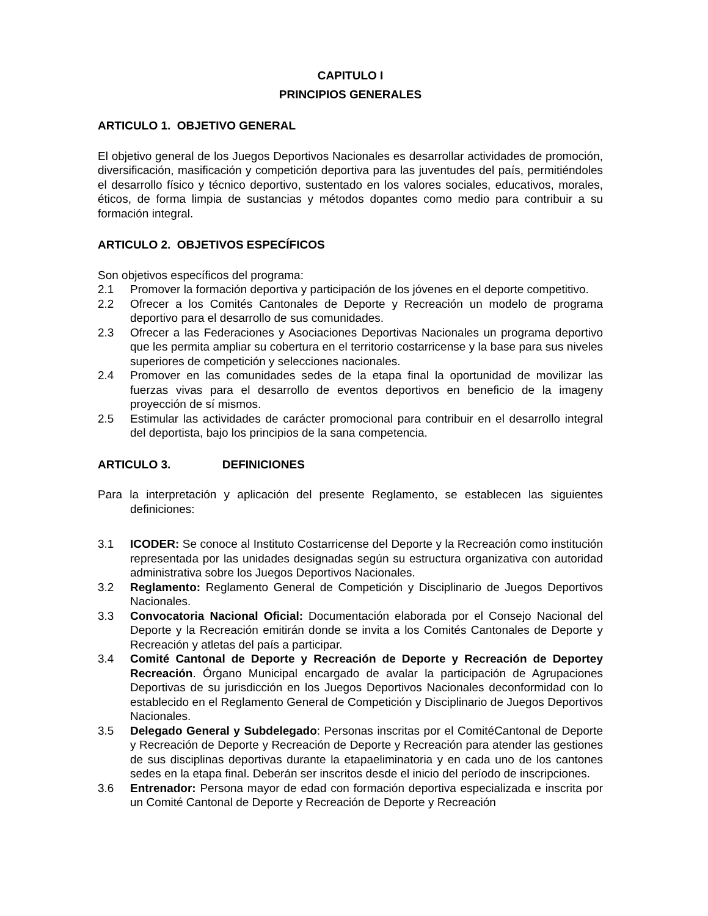CAPITULO I
PRINCIPIOS GENERALES
ARTICULO 1. OBJETIVO GENERAL
El objetivo general de los Juegos Deportivos Nacionales es desarrollar actividades de promoción, diversificación, masificación y competición deportiva para las juventudes del país, permitiéndoles el desarrollo físico y técnico deportivo, sustentado en los valores sociales, educativos, morales, éticos, de forma limpia de sustancias y métodos dopantes como medio para contribuir a su formación integral.
ARTICULO 2. OBJETIVOS ESPECÍFICOS
Son objetivos específicos del programa:
2.1 Promover la formación deportiva y participación de los jóvenes en el deporte competitivo.
2.2 Ofrecer a los Comités Cantonales de Deporte y Recreación un modelo de programa deportivo para el desarrollo de sus comunidades.
2.3 Ofrecer a las Federaciones y Asociaciones Deportivas Nacionales un programa deportivo que les permita ampliar su cobertura en el territorio costarricense y la base para sus niveles superiores de competición y selecciones nacionales.
2.4 Promover en las comunidades sedes de la etapa final la oportunidad de movilizar las fuerzas vivas para el desarrollo de eventos deportivos en beneficio de la imageny proyección de sí mismos.
2.5 Estimular las actividades de carácter promocional para contribuir en el desarrollo integral del deportista, bajo los principios de la sana competencia.
ARTICULO 3. DEFINICIONES
Para la interpretación y aplicación del presente Reglamento, se establecen las siguientes definiciones:
3.1 ICODER: Se conoce al Instituto Costarricense del Deporte y la Recreación como institución representada por las unidades designadas según su estructura organizativa con autoridad administrativa sobre los Juegos Deportivos Nacionales.
3.2 Reglamento: Reglamento General de Competición y Disciplinario de Juegos Deportivos Nacionales.
3.3 Convocatoria Nacional Oficial: Documentación elaborada por el Consejo Nacional del Deporte y la Recreación emitirán donde se invita a los Comités Cantonales de Deporte y Recreación y atletas del país a participar.
3.4 Comité Cantonal de Deporte y Recreación de Deporte y Recreación de Deportey Recreación. Órgano Municipal encargado de avalar la participación de Agrupaciones Deportivas de su jurisdicción en los Juegos Deportivos Nacionales deconformidad con lo establecido en el Reglamento General de Competición y Disciplinario de Juegos Deportivos Nacionales.
3.5 Delegado General y Subdelegado: Personas inscritas por el ComitéCantonal de Deporte y Recreación de Deporte y Recreación de Deporte y Recreación para atender las gestiones de sus disciplinas deportivas durante la etapaeliminatoria y en cada uno de los cantones sedes en la etapa final. Deberán ser inscritos desde el inicio del período de inscripciones.
3.6 Entrenador: Persona mayor de edad con formación deportiva especializada e inscrita por un Comité Cantonal de Deporte y Recreación de Deporte y Recreación